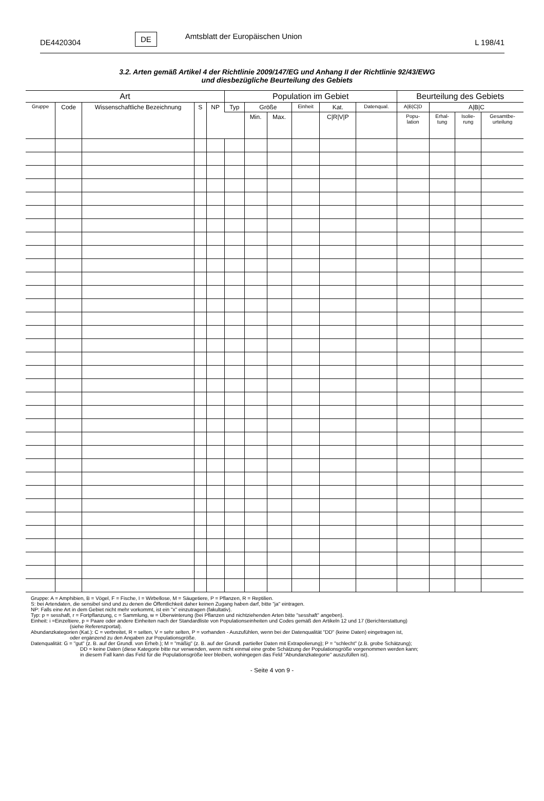DE4420304 DE Amtsblatt der Europäischen Union L 198/41
3.2. Arten gemäß Artikel 4 der Richtlinie 2009/147/EG und Anhang II der Richtlinie 92/43/EWG
und diesbezügliche Beurteilung des Gebiets
| Art | | | | | Population im Gebiet | | | | | | Beurteilung des Gebiets | | | |
| --- | --- | --- | --- | --- | --- | --- | --- | --- | --- | --- | --- | --- | --- | --- |
| Gruppe | Code | Wissenschaftliche Bezeichnung | S | NP | Typ | Größe | | Einheit | Kat. | Datenqual. | A/B/C/D | A/B/C | | |
| | | | | | | Min. | Max. | | C/R/V/P | | Popu- lation | Erhal- tung | Isolie- rung | Gesamtbe- urteilung |
Gruppe: A = Amphibien, B = Vögel, F = Fische, I = Wirbellose, M = Säugetiere, P = Pflanzen, R = Reptilien.
S: bei Artendaten, die sensibel sind und zu denen die Öffentlichkeit daher keinen Zugang haben darf, bitte "ja" eintragen.
NP: Falls eine Art in dem Gebiet nicht mehr vorkommt, ist ein "x" einzutragen (fakultativ).
Typ: p = sesshaft, r = Fortpflanzung, c = Sammlung, w = Überwinterung (bei Pflanzen und nichtziehenden Arten bitte "sesshaft" angeben).
Einheit: i =Einzeltiere, p = Paare oder andere Einheiten nach der Standardliste von Populationseinheiten und Codes gemäß den Artikeln 12 und 17 (Berichterstattung)
(siehe Referenzportal).
Abundanzkategorien (Kat.): C = verbreitet, R = selten, V = sehr selten, P = vorhanden - Auszufühlen, wenn bei der Datenqualität "DD" (keine Daten) eingetragen ist,
oder ergänzend zu den Angaben zur Populationsgröße.
Datenqualität: G = "gut" (z. B. auf der Grundl. von Erheb.); M = "mäßig" (z. B. auf der Grundl. partieller Daten mit Extrapolierung); P = "schlecht" (z.B. grobe Schätzung);
DD = keine Daten (diese Kategorie bitte nur verwenden, wenn nicht einmal eine grobe Schätzung der Populationsgröße vorgenommen werden kann;
in diesem Fall kann das Feld für die Populationsgröße leer bleiben, wohingegen das Feld "Abundanzkategorie" auszufüllen ist).
- Seite 4 von 9 -